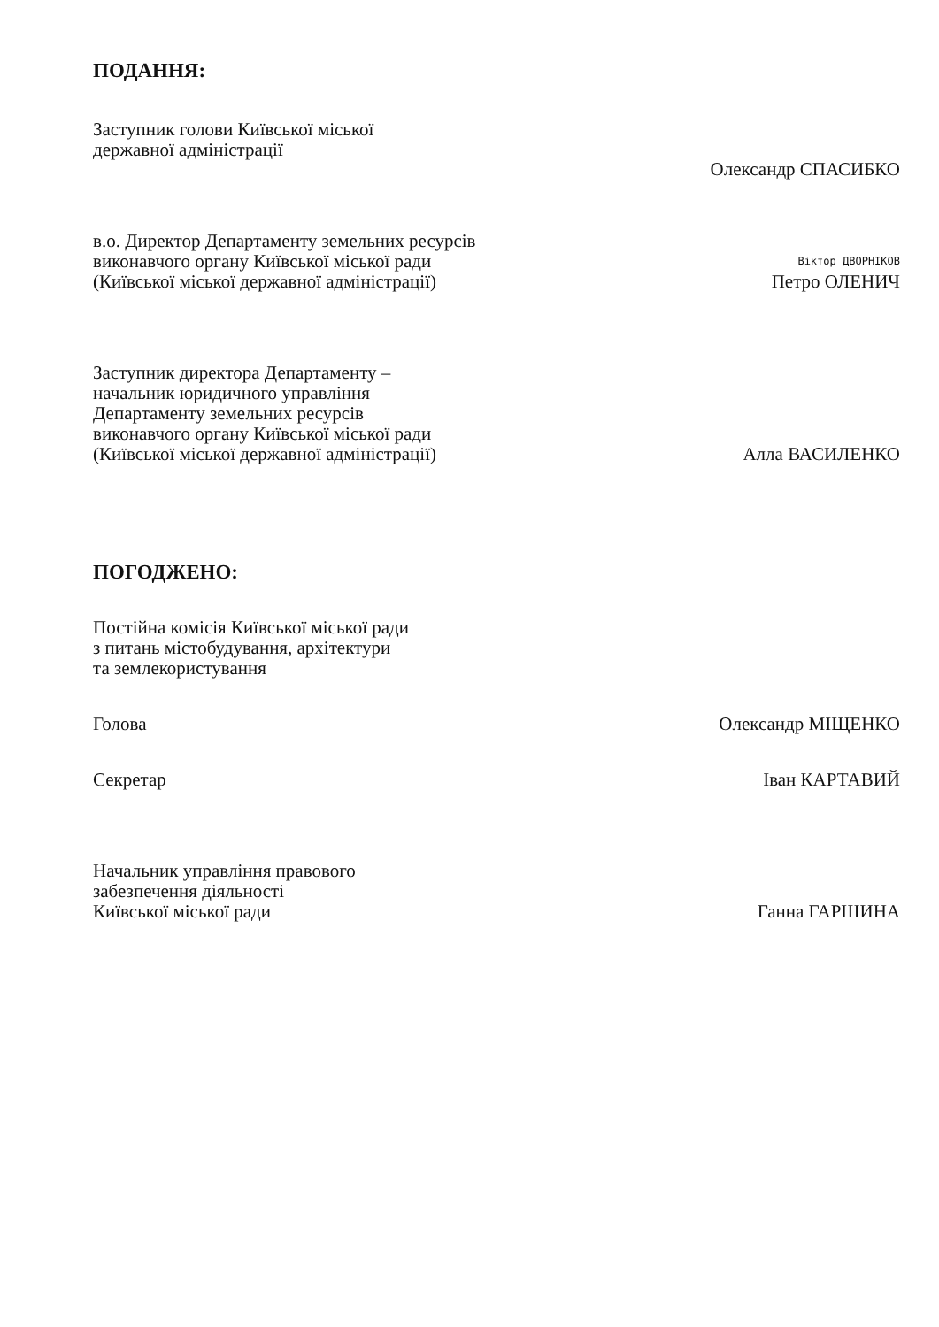ПОДАННЯ:
Заступник голови Київської міської
державної адміністрації
Олександр СПАСИБКО
в.о. Директор Департаменту земельних ресурсів
виконавчого органу Київської міської ради
(Київської міської державної адміністрації)
Віктор ДВОРНІКОВ
Петро ОЛЕНИЧ
Заступник директора Департаменту –
начальник юридичного управління
Департаменту земельних ресурсів
виконавчого органу Київської міської ради
(Київської міської державної адміністрації)
Алла ВАСИЛЕНКО
ПОГОДЖЕНО:
Постійна комісія Київської міської ради
з питань містобудування, архітектури
та землекористування
Голова
Олександр МІЩЕНКО
Секретар
Іван КАРТАВИЙ
Начальник управління правового
забезпечення діяльності
Київської міської ради
Ганна ГАРШИНА